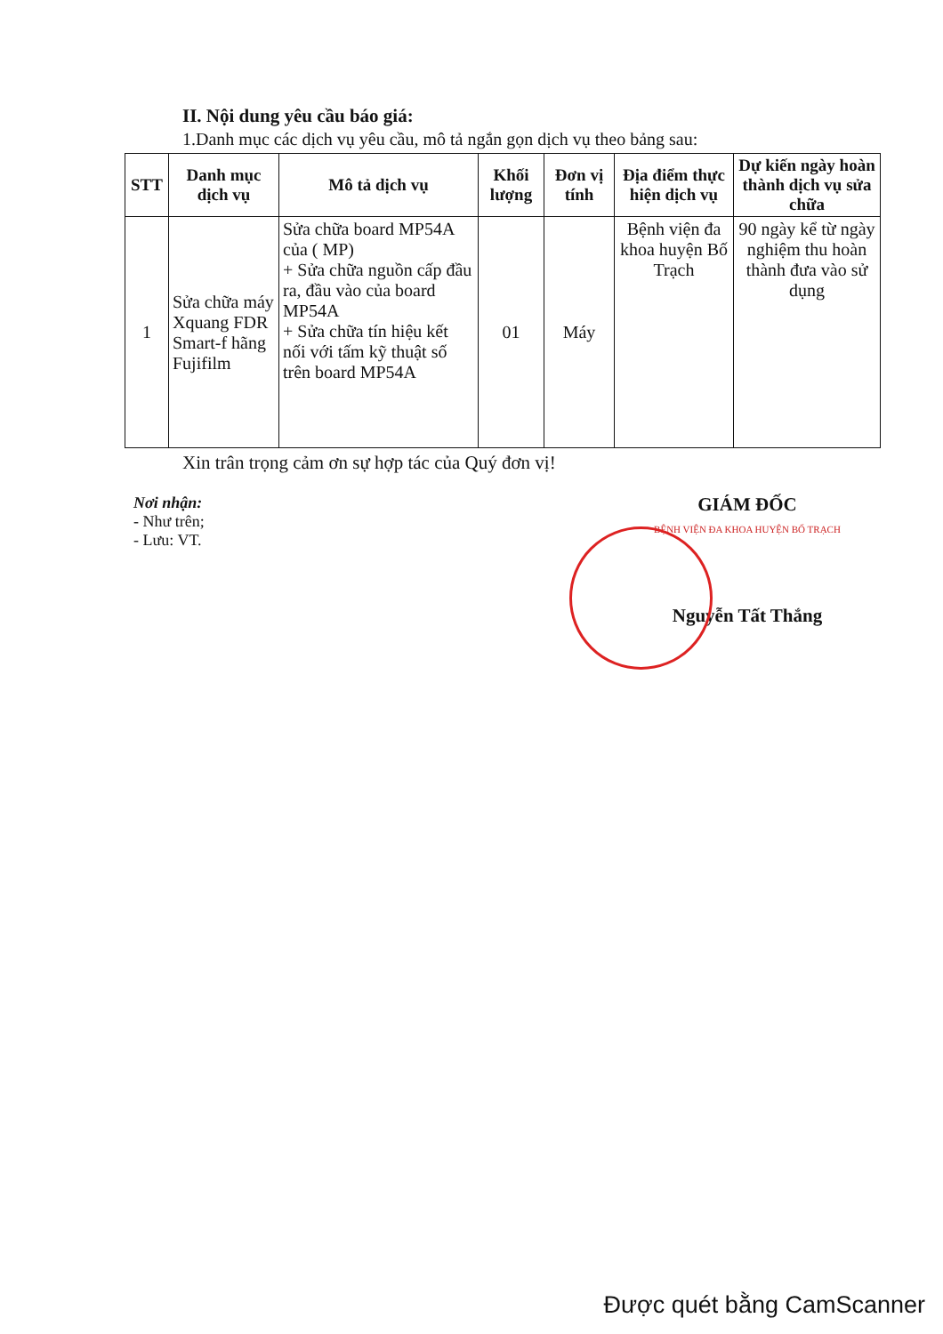II. Nội dung yêu cầu báo giá:
1.Danh mục các dịch vụ yêu cầu, mô tả ngắn gọn dịch vụ theo bảng sau:
| STT | Danh mục dịch vụ | Mô tả dịch vụ | Khối lượng | Đơn vị tính | Địa điểm thực hiện dịch vụ | Dự kiến ngày hoàn thành dịch vụ sửa chữa |
| --- | --- | --- | --- | --- | --- | --- |
| 1 | Sửa chữa máy Xquang FDR Smart-f hãng Fujifilm | Sửa chữa board MP54A của ( MP) + Sửa chữa nguồn cấp đầu ra, đầu vào của board MP54A + Sửa chữa tín hiệu kết nối với tấm kỹ thuật số trên board MP54A | 01 | Máy | Bệnh viện đa khoa huyện Bố Trạch | 90 ngày kể từ ngày nghiệm thu hoàn thành đưa vào sử dụng |
Xin trân trọng cảm ơn sự hợp tác của Quý đơn vị!
Nơi nhận:
- Như trên;
- Lưu: VT.
GIÁM ĐỐC
BỆNH VIỆN ĐA KHOA HUYỆN BỐ TRẠCH
Nguyễn Tất Thắng
Được quét bằng CamScanner